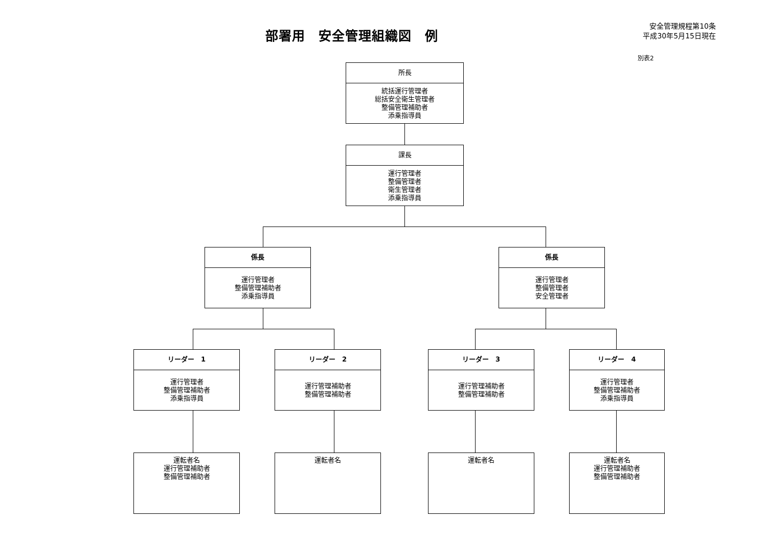部署用　安全管理組織図　例
安全管理規程第10条
平成30年5月15日現在
別表2
所長
統括運行管理者
総括安全衛生管理者
整備管理補助者
添乗指導員
課長
運行管理者
整備管理者
衛生管理者
添乗指導員
係長
運行管理者
整備管理補助者
添乗指導員
係長
運行管理者
整備管理者
安全管理者
リーダー　1
運行管理者
整備管理補助者
添乗指導員
リーダー　2
運行管理補助者
整備管理補助者
リーダー　3
運行管理補助者
整備管理補助者
リーダー　4
運行管理者
整備管理補助者
添乗指導員
運転者名
運行管理補助者
整備管理補助者
運転者名 運転者名
運転者名
運行管理補助者
整備管理補助者